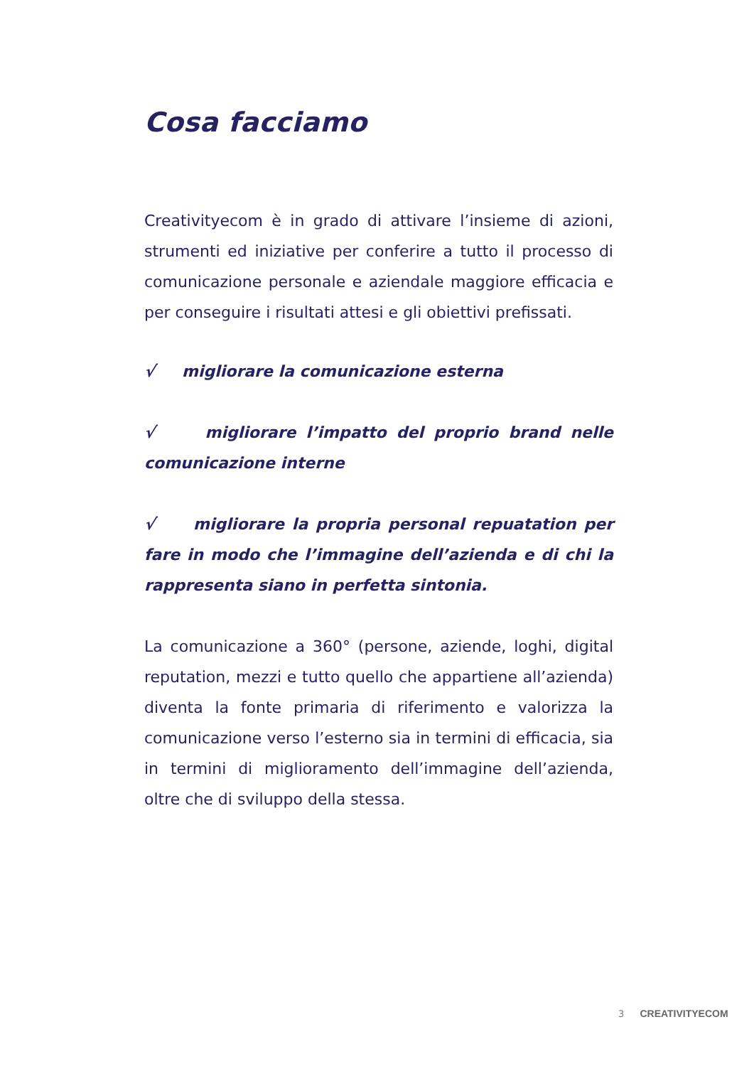Cosa facciamo
Creativityecom è in grado di attivare l’insieme di azioni, strumenti ed iniziative per conferire a tutto il processo di comunicazione personale e aziendale maggiore efficacia e per conseguire i risultati attesi e gli obiettivi prefissati.
√ migliorare la comunicazione esterna
√ migliorare l’impatto del proprio brand nelle comunicazione interne
√ migliorare la propria personal repuatation per fare in modo che l’immagine dell’azienda e di chi la rappresenta siano in perfetta sintonia.
La comunicazione a 360° (persone, aziende, loghi, digital reputation, mezzi e tutto quello che appartiene all’azienda) diventa la fonte primaria di riferimento e valorizza la comunicazione verso l’esterno sia in termini di efficacia, sia in termini di miglioramento dell’immagine dell’azienda, oltre che di sviluppo della stessa.
3 CREATIVITYECOM